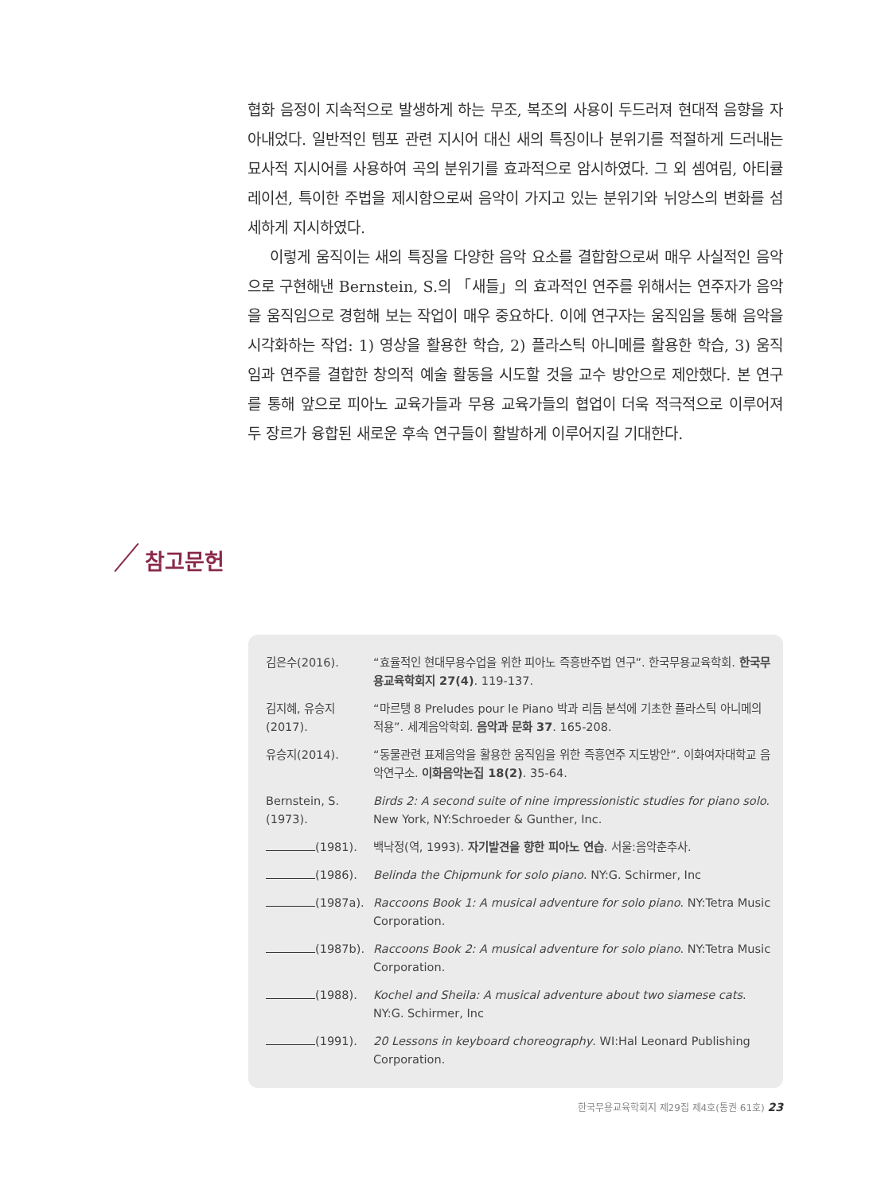협화 음정이 지속적으로 발생하게 하는 무조, 복조의 사용이 두드러져 현대적 음향을 자아내었다. 일반적인 템포 관련 지시어 대신 새의 특징이나 분위기를 적절하게 드러내는 묘사적 지시어를 사용하여 곡의 분위기를 효과적으로 암시하였다. 그 외 셈여림, 아티큘레이션, 특이한 주법을 제시함으로써 음악이 가지고 있는 분위기와 뉘앙스의 변화를 섬세하게 지시하였다.
이렇게 움직이는 새의 특징을 다양한 음악 요소를 결합함으로써 매우 사실적인 음악으로 구현해낸 Bernstein, S.의 「새들」의 효과적인 연주를 위해서는 연주자가 음악을 움직임으로 경험해 보는 작업이 매우 중요하다. 이에 연구자는 움직임을 통해 음악을 시각화하는 작업: 1) 영상을 활용한 학습, 2) 플라스틱 아니메를 활용한 학습, 3) 움직임과 연주를 결합한 창의적 예술 활동을 시도할 것을 교수 방안으로 제안했다. 본 연구를 통해 앞으로 피아노 교육가들과 무용 교육가들의 협업이 더욱 적극적으로 이루어져 두 장르가 융합된 새로운 후속 연구들이 활발하게 이루어지길 기대한다.
참고문헌
| 김은수(2016). | “효율적인 현대무용수업을 위한 피아노 즉흥반주법 연구”. 한국무용교육학회. 한국무용교육학회지 27(4) . 119-137. |
| 김지혜, 유승지 (2017). | “마르탱 8 Preludes pour le Piano 박과 리듬 분석에 기초한 플라스틱 아니메의 적용”. 세계음악학회. 음악과 문화 37 . 165-208. |
| 유승지(2014). | “동물관련 표제음악을 활용한 움직임을 위한 즉흥연주 지도방안”. 이화여자대학교 음악연구소. 이화음악논집 18(2) . 35-64. |
| Bernstein, S. (1973). | Birds 2: A second suite of nine impressionistic studies for piano solo . New York, NY:Schroeder & Gunther, Inc. |
| (1981). | 백낙정(역, 1993). 자기발견을 향한 피아노 연습 . 서울:음악춘추사. |
| (1986). | Belinda the Chipmunk for solo piano . NY:G. Schirmer, Inc |
| (1987a). | Raccoons Book 1: A musical adventure for solo piano . NY:Tetra Music Corporation. |
| (1987b). | Raccoons Book 2: A musical adventure for solo piano . NY:Tetra Music Corporation. |
| (1988). | Kochel and Sheila: A musical adventure about two siamese cats . NY:G. Schirmer, Inc |
| (1991). | 20 Lessons in keyboard choreography . WI:Hal Leonard Publishing Corporation. |
한국무용교육학회지 제29집 제4호(통권 61호) 23